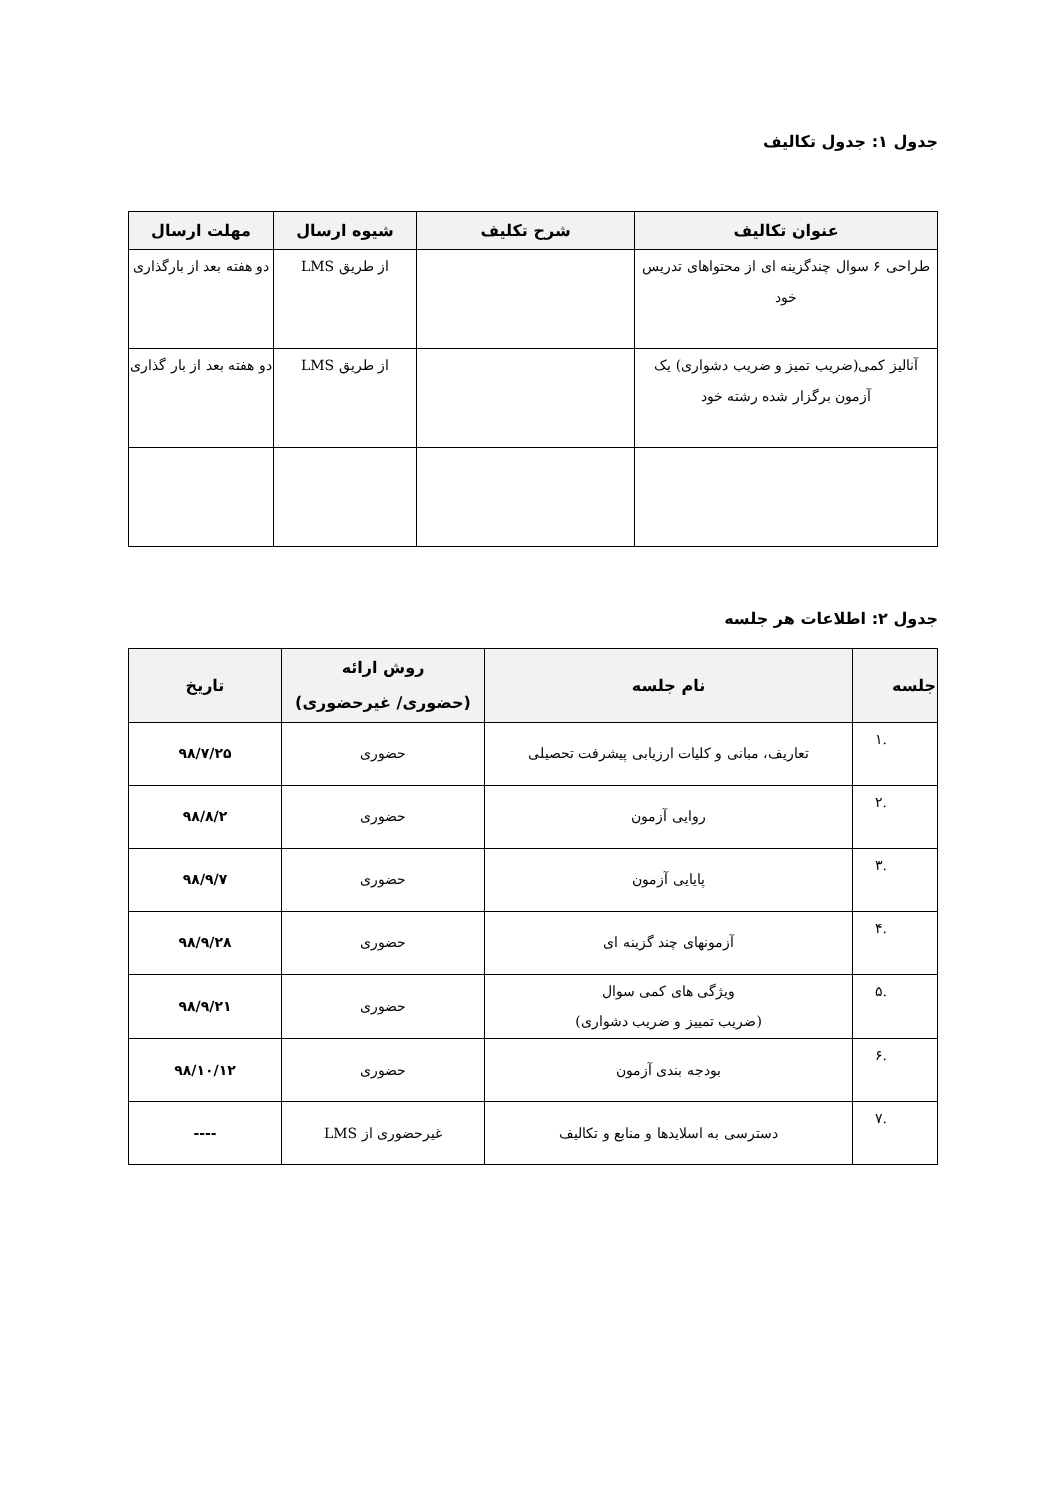جدول ۱: جدول تکالیف
| عنوان تکالیف | شرح تکلیف | شیوه ارسال | مهلت ارسال |
| --- | --- | --- | --- |
| طراحی ۶ سوال چندگزینه ای از محتواهای تدریس خود | | از طریق LMS | دو هفته بعد از بارگذاری |
| آنالیز کمی(ضریب تمیز و ضریب دشواری) یک آزمون برگزار شده رشته خود | | از طریق LMS | دو هفته بعد از بار گذاری |
جدول ۲: اطلاعات هر جلسه
| جلسه | نام جلسه | روش ارائه (حضوری/ غیرحضوری) | تاریخ |
| --- | --- | --- | --- |
| .۱ | تعاریف، مبانی و کلیات ارزیابی پیشرفت تحصیلی | حضوری | ۹۸/۷/۲۵ |
| .۲ | روایی آزمون | حضوری | ۹۸/۸/۲ |
| .۳ | پایایی آزمون | حضوری | ۹۸/۹/۷ |
| .۴ | آزمونهای چند گزینه ای | حضوری | ۹۸/۹/۲۸ |
| .۵ | ویژگی های کمی سوال (ضریب تمییز و ضریب دشواری) | حضوری | ۹۸/۹/۲۱ |
| .۶ | بودجه بندی آزمون | حضوری | ۹۸/۱۰/۱۲ |
| .۷ | دسترسی به اسلایدها و منابع و تکالیف | غیرحضوری از LMS | ---- |